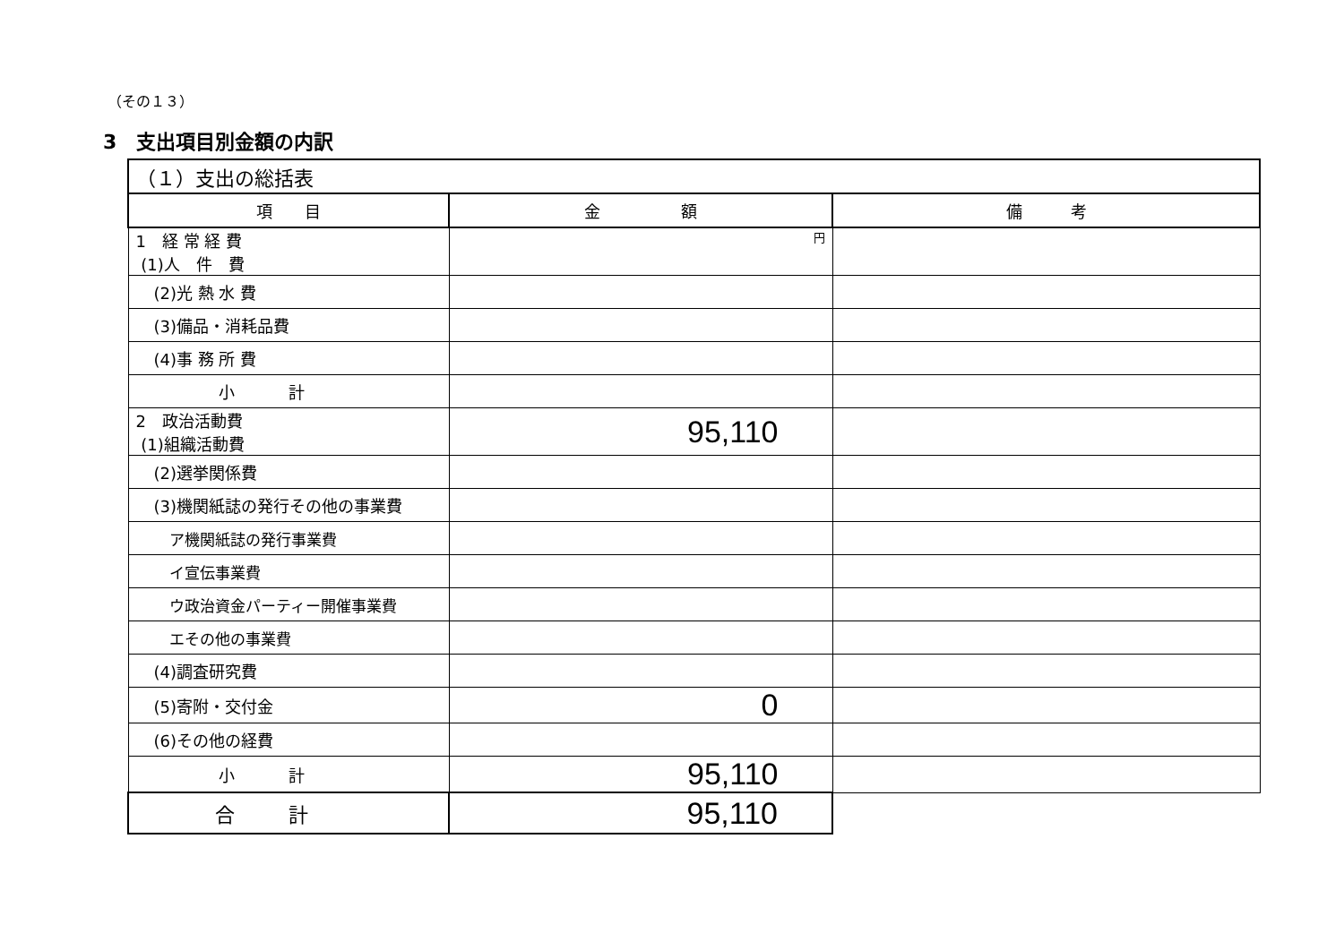（その１３）
3　支出項目別金額の内訳
| （１）支出の総括表 | | |
| 項 目 | 金 額 | 備 考 |
| 1 経 常 経 費 (1)人 件 費 | 円 | |
| (2)光 熱 水 費 | | |
| (3)備品・消耗品費 | | |
| (4)事 務 所 費 | | |
| 小計 | | |
| 2 政治活動費 (1)組織活動費 | 95,110 | |
| (2)選挙関係費 | | |
| (3)機関紙誌の発行その他の事業費 | | |
| ア機関紙誌の発行事業費 | | |
| イ宣伝事業費 | | |
| ウ政治資金パーティー開催事業費 | | |
| エその他の事業費 | | |
| (4)調査研究費 | | |
| (5)寄附・交付金 | 0 | |
| (6)その他の経費 | | |
| 小計 | 95,110 | |
| 合計 | 95,110 | |